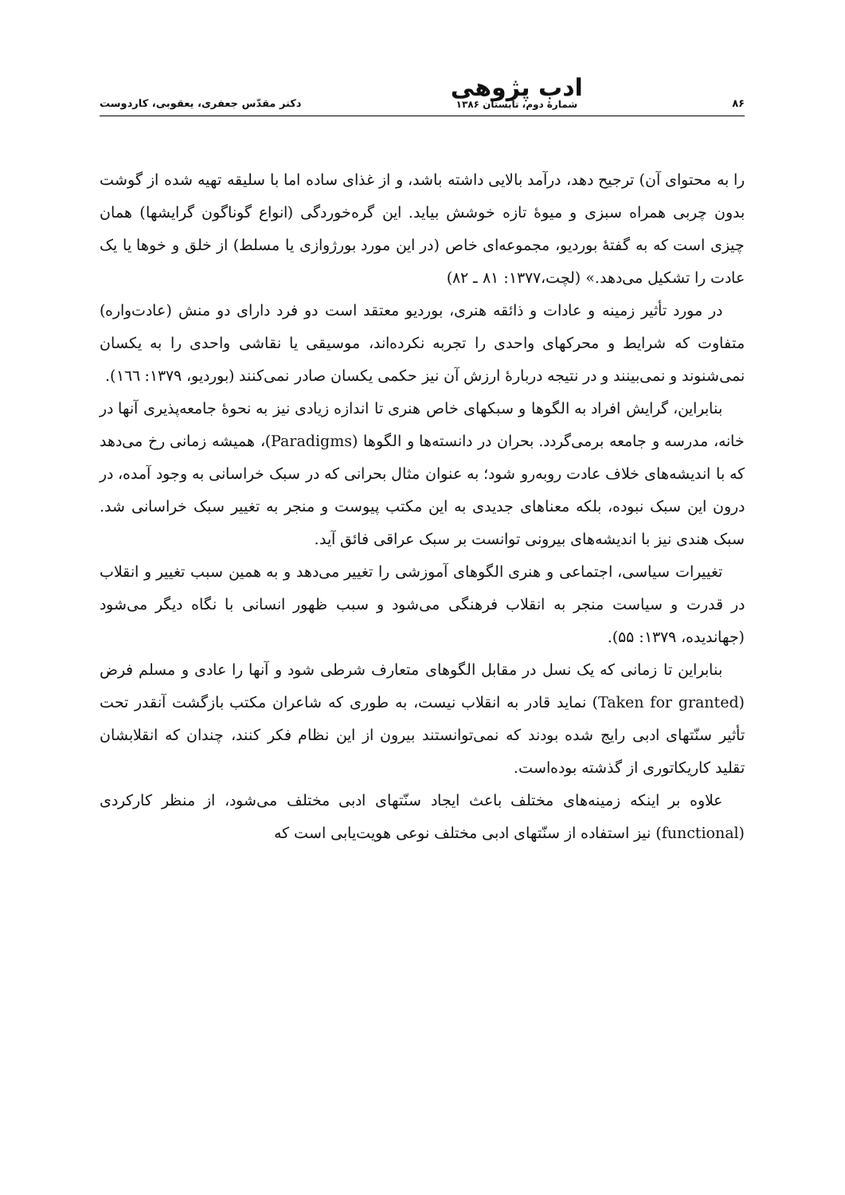۸۶ ادب پژوهی
شمارهٔ دوم، تابستان ۱۳۸۶ دکتر مقدّس جعفری، یعقوبی، کاردوست
را به محتوای آن) ترجیح دهد، درآمد بالایی داشته باشد، و از غذای ساده اما با سلیقه تهیه شده از گوشت بدون چربی همراه سبزی و میوهٔ تازه خوشش بیاید. این گره‌خوردگی (انواع گوناگون گرایشها) همان چیزی است که به گفتهٔ بوردیو، مجموعه‌ای خاص (در این مورد بورژوازی یا مسلط) از خلق و خوها یا یک عادت را تشکیل می‌دهد.» (لچت،۱۳۷۷: ۸۱ ـ ۸۲)
در مورد تأثیر زمینه و عادات و ذائقه هنری، بوردیو معتقد است دو فرد دارای دو منش (عادت‌واره) متفاوت که شرایط و محرکهای واحدی را تجربه نکرده‌اند، موسیقی یا نقاشی واحدی را به یکسان نمی‌شنوند و نمی‌بینند و در نتیجه دربارهٔ ارزش آن نیز حکمی یکسان صادر نمی‌کنند (بوردیو، ۱۳۷۹: ۱٦٦).
بنابراین، گرایش افراد به الگوها و سبکهای خاص هنری تا اندازه زیادی نیز به نحوهٔ جامعه‌پذیری آنها در خانه، مدرسه و جامعه برمی‌گردد. بحران در دانسته‌ها و الگوها (Paradigms)، همیشه زمانی رخ می‌دهد که با اندیشه‌های خلاف عادت روبه‌رو شود؛ به عنوان مثال بحرانی که در سبک خراسانی به وجود آمده، در درون این سبک نبوده، بلکه معناهای جدیدی به این مکتب پیوست و منجر به تغییر سبک خراسانی شد. سبک هندی نیز با اندیشه‌های بیرونی توانست بر سبک عراقی فائق آید.
تغییرات سیاسی، اجتماعی و هنری الگوهای آموزشی را تغییر می‌دهد و به همین سبب تغییر و انقلاب در قدرت و سیاست منجر به انقلاب فرهنگی می‌شود و سبب ظهور انسانی با نگاه دیگر می‌شود (جهاندیده، ۱۳۷۹: ۵۵).
بنابراین تا زمانی که یک نسل در مقابل الگوهای متعارف شرطی شود و آنها را عادی و مسلم فرض (Taken for granted) نماید قادر به انقلاب نیست، به طوری که شاعران مکتب بازگشت آنقدر تحت تأثیر سنّتهای ادبی رایج شده بودند که نمی‌توانستند بیرون از این نظام فکر کنند، چندان که انقلابشان تقلید کاریکاتوری از گذشته بوده‌است.
علاوه بر اینکه زمینه‌های مختلف باعث ایجاد سنّتهای ادبی مختلف می‌شود، از منظر کارکردی (functional) نیز استفاده از سنّتهای ادبی مختلف نوعی هویت‌یابی است که